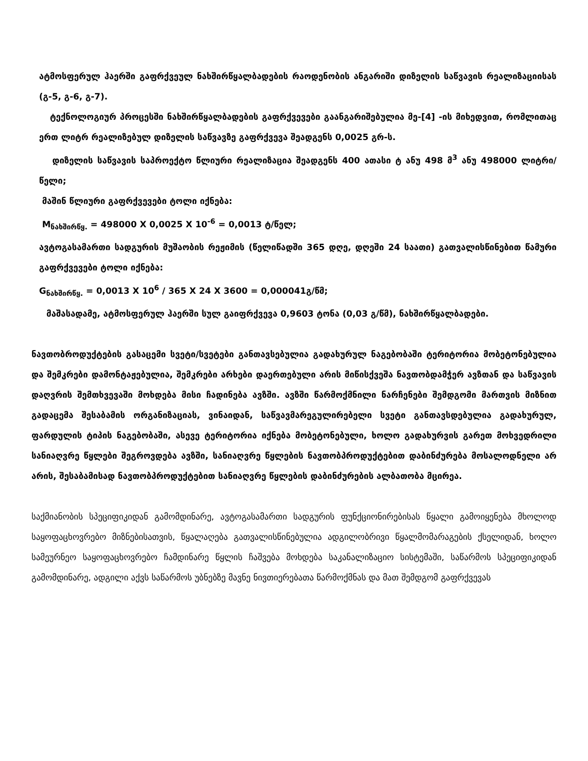ატმოსფერულ ჰაერში გაფრქვეულ ნახშირწყალბადების რაოდენობის ანგარიში დიზელის საწვავის რეალიზაციისას (გ-5, გ-6, გ-7).
ტექნოლოგიურ პროცესში ნახშირწყალბადების გაფრქვევები გაანგარიშებულია მე-[4] -ის მიხედვით, რომლითაც ერთ ლიტრ რეალიზებულ დიზელის საწვავზე გაფრქვევა შეადგენს 0,0025 გრ-ს.
დიზელის საწვავის საპროექტო წლიური რეალიზაცია შეადგენს 400 ათასი ტ ანუ 498 მ<sup>3</sup> ანუ 498000 ლიტრი/წელი;
მაშინ წლიური გაფრქვევები ტოლი იქნება:
M<sub>ნახშირწყ.</sub> = 498000 X 0,0025 X 10<sup>-6</sup> = 0,0013 ტ/წელ;
ავტოგასამართი სადგურის მუშაობის რეჟიმის (წელიწადში 365 დღე, დღეში 24 საათი) გათვალისწინებით წამური გაფრქვევები ტოლი იქნება:
G<sub>ნახშირწყ.</sub> = 0,0013 X 10<sup>6</sup> / 365 X 24 X 3600 = 0,000041გ/წმ;
მაშასადამე, ატმოსფერულ ჰაერში სულ გაიფრქვევა 0,9603 ტონა (0,03 გ/წმ), ნახშირწყალბადები.
ნავთობროდუქტების გასაცემი სვეტი/სვეტები განთავსებულია გადახურულ ნაგებობაში ტერიტორია მობეტონებულია და შემკრები დამონტაჟებულია, შემკრები არხები დაერთებული არის მიწისქვეშა ნავთობდამჭერ ავზთან და საწვავის დაღვრის შემთხვევაში მოხდება მისი ჩადინება ავზში. ავზში წარმოქმნილი ნარჩენები შემდგომი მართვის მიზნით გადაცემა შესაბამის ორგანიზაციას, ვინაიდან, საწვავმარეგულირებელი სვეტი განთავსდებულია გადახურულ, ფარდულის ტიპის ნაგებობაში, ასევე ტერიტორია იქნება მობეტონებული, ხოლო გადახურვის გარეთ მოხვედრილი სანიაღვრე წყლები შეგროვდება ავზში, სანიაღვრე წყლების ნავთობპროდუქტებით დაბინძურება მოსალოდნელი არ არის, შესაბამისად ნავთობპროდუქტებით სანიაღვრე წყლების დაბინძურების ალბათობა მცირეა.
საქმიანობის სპეციფიკიდან გამომდინარე, ავტოგასამართი სადგურის ფუნქციონირებისას წყალი გამოიყენება მხოლოდ საყოფაცხოვრებო მიზნებისათვის, წყალაღება გათვალისწინებულია ადგილობრივი წყალმომარაგების ქსელიდან, ხოლო სამეურნეო საყოფაცხოვრებო ჩამდინარე წყლის ჩაშვება მოხდება საკანალიზაციო სისტემაში, საწარმოს სპეციფიკიდან გამომდინარე, ადგილი აქვს საწარმოს უბნებზე მავნე ნივთიერებათა წარმოქმნას და მათ შემდგომ გაფრქვევას